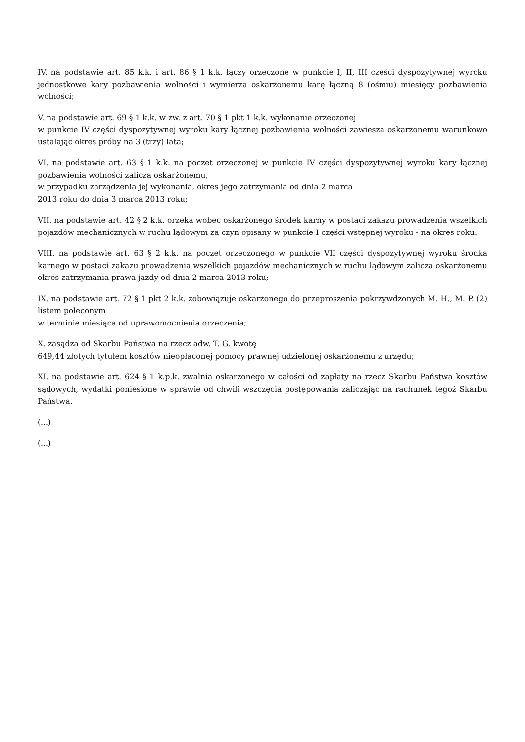IV. na podstawie art. 85 k.k. i art. 86 § 1 k.k. łączy orzeczone w punkcie I, II, III części dyspozytywnej wyroku jednostkowe kary pozbawienia wolności i wymierza oskarżonemu karę łączną 8 (ośmiu) miesięcy pozbawienia wolności;
V. na podstawie art. 69 § 1 k.k. w zw. z art. 70 § 1 pkt 1 k.k. wykonanie orzeczonej
w punkcie IV części dyspozytywnej wyroku kary łącznej pozbawienia wolności zawiesza oskarżonemu warunkowo ustalając okres próby na 3 (trzy) lata;
VI. na podstawie art. 63 § 1 k.k. na poczet orzeczonej w punkcie IV części dyspozytywnej wyroku kary łącznej pozbawienia wolności zalicza oskarżonemu,
w przypadku zarządzenia jej wykonania, okres jego zatrzymania od dnia 2 marca
2013 roku do dnia 3 marca 2013 roku;
VII. na podstawie art. 42 § 2 k.k. orzeka wobec oskarżonego środek karny w postaci zakazu prowadzenia wszelkich pojazdów mechanicznych w ruchu lądowym za czyn opisany w punkcie I części wstępnej wyroku - na okres roku:
VIII. na podstawie art. 63 § 2 k.k. na poczet orzeczonego w punkcie VII części dyspozytywnej wyroku środka karnego w postaci zakazu prowadzenia wszelkich pojazdów mechanicznych w ruchu lądowym zalicza oskarżonemu okres zatrzymania prawa jazdy od dnia 2 marca 2013 roku;
IX. na podstawie art. 72 § 1 pkt 2 k.k. zobowiązuje oskarżonego do przeproszenia pokrzywdzonych M. H., M. P. (2) listem poleconym
w terminie miesiąca od uprawomocnienia orzeczenia;
X. zasądza od Skarbu Państwa na rzecz adw. T. G. kwotę
649,44 złotych tytułem kosztów nieopłaconej pomocy prawnej udzielonej oskarżonemu z urzędu;
XI. na podstawie art. 624 § 1 k.p.k. zwalnia oskarżonego w całości od zapłaty na rzecz Skarbu Państwa kosztów sądowych, wydatki poniesione w sprawie od chwili wszczęcia postępowania zaliczając na rachunek tegoż Skarbu Państwa.
(...)
(...)